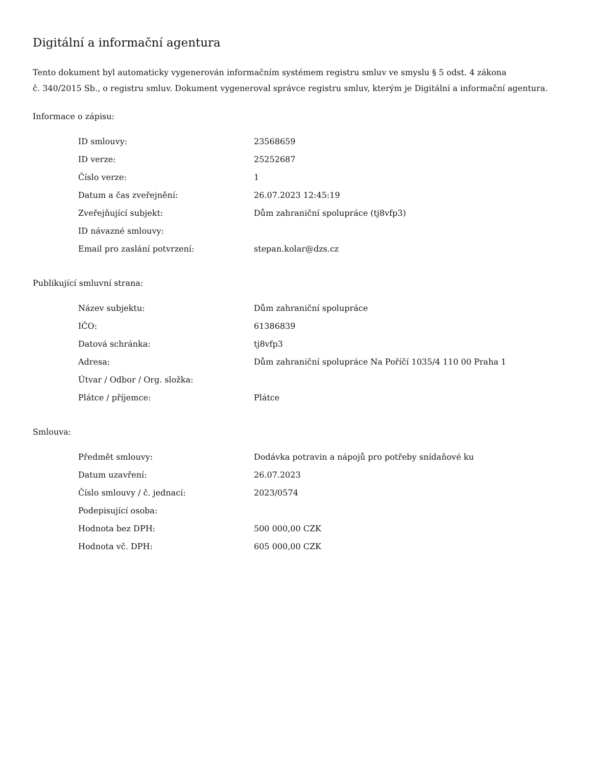Digitální a informační agentura
Tento dokument byl automaticky vygenerován informačním systémem registru smluv ve smyslu § 5 odst. 4 zákona
č. 340/2015 Sb., o registru smluv. Dokument vygeneroval správce registru smluv, kterým je Digitální a informační agentura.
Informace o zápisu:
| ID smlouvy: | 23568659 |
| ID verze: | 25252687 |
| Číslo verze: | 1 |
| Datum a čas zveřejnění: | 26.07.2023 12:45:19 |
| Zveřejňující subjekt: | Dům zahraniční spolupráce (tj8vfp3) |
| ID návazné smlouvy: | |
| Email pro zaslání potvrzení: | stepan.kolar@dzs.cz |
Publikující smluvní strana:
| Název subjektu: | Dům zahraniční spolupráce |
| IČO: | 61386839 |
| Datová schránka: | tj8vfp3 |
| Adresa: | Dům zahraniční spolupráce Na Poříčí 1035/4 110 00 Praha 1 |
| Útvar / Odbor / Org. složka: | |
| Plátce / příjemce: | Plátce |
Smlouva:
| Předmět smlouvy: | Dodávka potravin a nápojů pro potřeby snídaňové ku |
| Datum uzavření: | 26.07.2023 |
| Číslo smlouvy / č. jednací: | 2023/0574 |
| Podepisující osoba: | |
| Hodnota bez DPH: | 500 000,00 CZK |
| Hodnota vč. DPH: | 605 000,00 CZK |